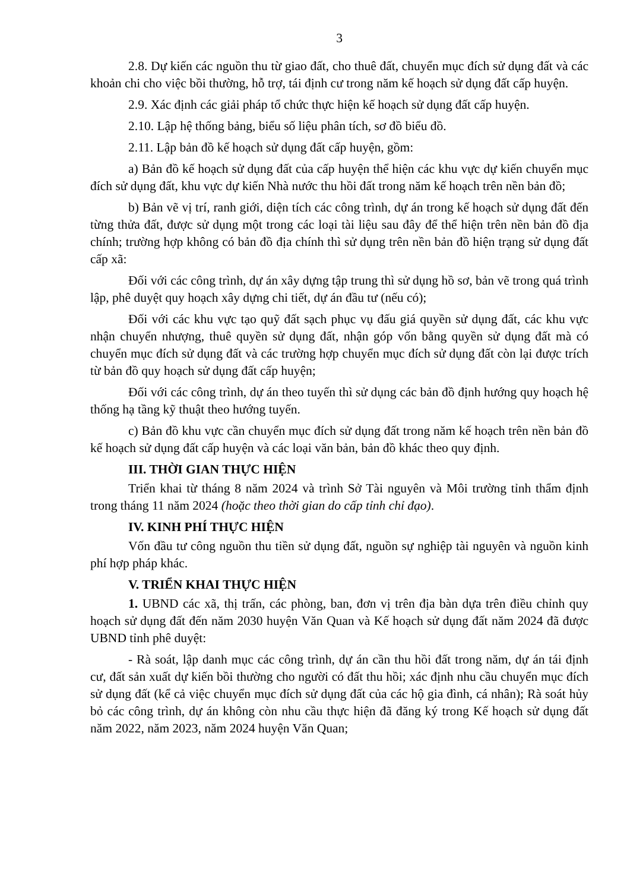3
2.8. Dự kiến các nguồn thu từ giao đất, cho thuê đất, chuyển mục đích sử dụng đất và các khoản chi cho việc bồi thường, hỗ trợ, tái định cư trong năm kế hoạch sử dụng đất cấp huyện.
2.9. Xác định các giải pháp tổ chức thực hiện kế hoạch sử dụng đất cấp huyện.
2.10. Lập hệ thống bảng, biểu số liệu phân tích, sơ đồ biểu đồ.
2.11. Lập bản đồ kế hoạch sử dụng đất cấp huyện, gồm:
a) Bản đồ kế hoạch sử dụng đất của cấp huyện thể hiện các khu vực dự kiến chuyển mục đích sử dụng đất, khu vực dự kiến Nhà nước thu hồi đất trong năm kế hoạch trên nền bản đồ;
b) Bản vẽ vị trí, ranh giới, diện tích các công trình, dự án trong kế hoạch sử dụng đất đến từng thửa đất, được sử dụng một trong các loại tài liệu sau đây để thể hiện trên nền bản đồ địa chính; trường hợp không có bản đồ địa chính thì sử dụng trên nền bản đồ hiện trạng sử dụng đất cấp xã:
Đối với các công trình, dự án xây dựng tập trung thì sử dụng hồ sơ, bản vẽ trong quá trình lập, phê duyệt quy hoạch xây dựng chi tiết, dự án đầu tư (nếu có);
Đối với các khu vực tạo quỹ đất sạch phục vụ đấu giá quyền sử dụng đất, các khu vực nhận chuyển nhượng, thuê quyền sử dụng đất, nhận góp vốn bằng quyền sử dụng đất mà có chuyển mục đích sử dụng đất và các trường hợp chuyển mục đích sử dụng đất còn lại được trích từ bản đồ quy hoạch sử dụng đất cấp huyện;
Đối với các công trình, dự án theo tuyến thì sử dụng các bản đồ định hướng quy hoạch hệ thống hạ tầng kỹ thuật theo hướng tuyến.
c) Bản đồ khu vực cần chuyển mục đích sử dụng đất trong năm kế hoạch trên nền bản đồ kế hoạch sử dụng đất cấp huyện và các loại văn bản, bản đồ khác theo quy định.
III. THỜI GIAN THỰC HIỆN
Triển khai từ tháng 8 năm 2024 và trình Sở Tài nguyên và Môi trường tỉnh thẩm định trong tháng 11 năm 2024 (hoặc theo thời gian do cấp tỉnh chỉ đạo).
IV. KINH PHÍ THỰC HIỆN
Vốn đầu tư công nguồn thu tiền sử dụng đất, nguồn sự nghiệp tài nguyên và nguồn kinh phí hợp pháp khác.
V. TRIỂN KHAI THỰC HIỆN
1. UBND các xã, thị trấn, các phòng, ban, đơn vị trên địa bàn dựa trên điều chỉnh quy hoạch sử dụng đất đến năm 2030 huyện Văn Quan và Kế hoạch sử dụng đất năm 2024 đã được UBND tỉnh phê duyệt:
- Rà soát, lập danh mục các công trình, dự án cần thu hồi đất trong năm, dự án tái định cư, đất sản xuất dự kiến bồi thường cho người có đất thu hồi; xác định nhu cầu chuyển mục đích sử dụng đất (kể cả việc chuyển mục đích sử dụng đất của các hộ gia đình, cá nhân); Rà soát hủy bỏ các công trình, dự án không còn nhu cầu thực hiện đã đăng ký trong Kế hoạch sử dụng đất năm 2022, năm 2023, năm 2024 huyện Văn Quan;